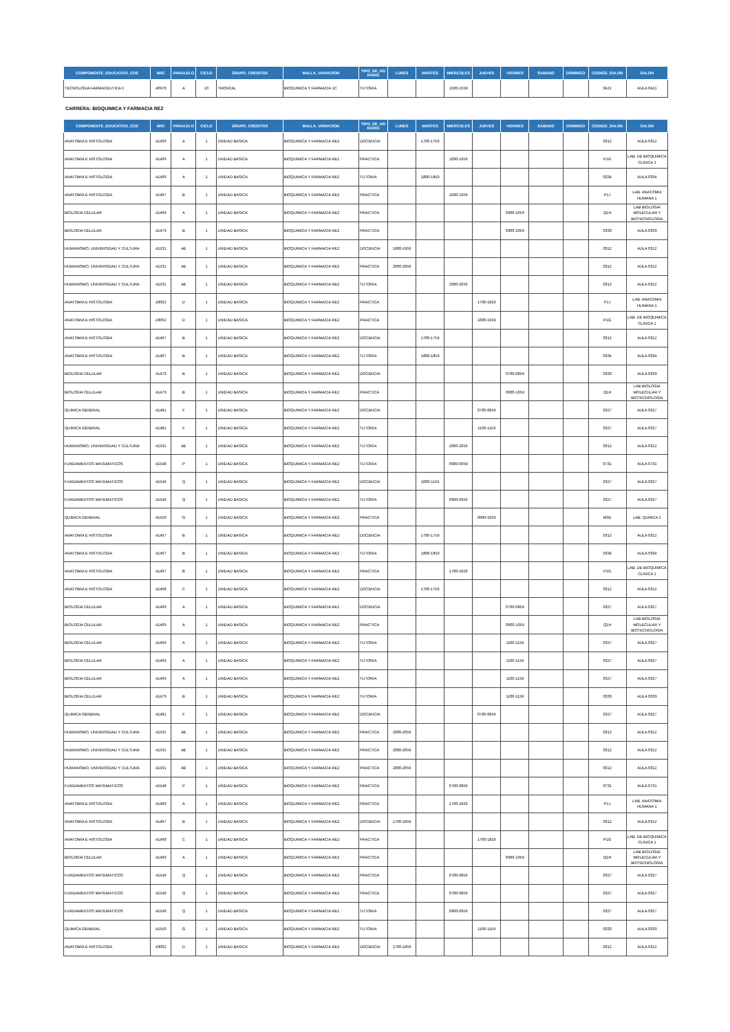| COMPONENTE_EDUCATIVO_COE | NRC | PARALELO | CICLO | GRUPO_CREDITOS | MALLA_VARIACION | TIPO_DE_HO RARIO | LUNES | MARTES | MIERCOLES | JUEVES | VIERNES | SABADO | DOMINGO | CODIGO_SALON | SALON |
| --- | --- | --- | --- | --- | --- | --- | --- | --- | --- | --- | --- | --- | --- | --- | --- |
| TECNOLOGIA FARMACEUTICA II | 40970 | A | 10 | TRONCAL | BIOQUIMICA Y FARMACIA 1C | TUTORIA | | | 1500-1559 | | | | | 0421 | AULA 0421 |
CARRERA: BIOQUIMICA Y FARMACIA RE2
| COMPONENTE_EDUCATIVO_COE | NRC | PARALELO | CICLO | GRUPO_CREDITOS | MALLA_VARIACION | TIPO_DE_HO RARIO | LUNES | MARTES | MIERCOLES | JUEVES | VIERNES | SABADO | DOMINGO | CODIGO_SALON | SALON |
| --- | --- | --- | --- | --- | --- | --- | --- | --- | --- | --- | --- | --- | --- | --- | --- |
| ANATOMIA E HISTOLOGIA | 41466 | A | 1 | UNIDAD BASICA | BIOQUIMICA Y FARMACIA RE2 | DOCENCIA | | 1700-1759 | | | | | | 0312 | AULA 0312 |
| ANATOMIA E HISTOLOGIA | 41466 | A | 1 | UNIDAD BASICA | BIOQUIMICA Y FARMACIA RE2 | PRACTICA | | | 1830-1959 | | | | | P1G | LAB. DE BIOQUIMICA CLINICA 1 |
| ANATOMIA E HISTOLOGIA | 41466 | A | 1 | UNIDAD BASICA | BIOQUIMICA Y FARMACIA RE2 | TUTORIA | | 1800-1859 | | | | | | 0334 | AULA 0334 |
| ANATOMIA E HISTOLOGIA | 41467 | B | 1 | UNIDAD BASICA | BIOQUIMICA Y FARMACIA RE2 | PRACTICA | | | 1830-1959 | | | | | P1J | LAB. ANATOMIA HUMANA 1 |
| BIOLOGIA CELULAR | 41469 | A | 1 | UNIDAD BASICA | BIOQUIMICA Y FARMACIA RE2 | PRACTICA | | | | | 0900-1059 | | | Q1H | LAB BIOLOGIA MOLECULAR Y BIOTECNOLOGIA |
| BIOLOGIA CELULAR | 41473 | B | 1 | UNIDAD BASICA | BIOQUIMICA Y FARMACIA RE2 | PRACTICA | | | | | 0900-1059 | | | 0333 | AULA 0333 |
| HUMANISMO, UNIVERSIDAD Y CULTURA | 41531 | AE | 1 | UNIDAD BASICA | BIOQUIMICA Y FARMACIA RE2 | DOCENCIA | 1900-1959 | | | | | | | 0312 | AULA 0312 |
| HUMANISMO, UNIVERSIDAD Y CULTURA | 41531 | AE | 1 | UNIDAD BASICA | BIOQUIMICA Y FARMACIA RE2 | PRACTICA | 2000-2059 | | | | | | | 0312 | AULA 0312 |
| HUMANISMO, UNIVERSIDAD Y CULTURA | 41531 | AE | 1 | UNIDAD BASICA | BIOQUIMICA Y FARMACIA RE2 | TUTORIA | | | 2000-2059 | | | | | 0312 | AULA 0312 |
| ANATOMIA E HISTOLOGIA | 43062 | D | 1 | UNIDAD BASICA | BIOQUIMICA Y FARMACIA RE2 | PRACTICA | | | | 1700-1829 | | | | P1J | LAB. ANATOMIA HUMANA 1 |
| ANATOMIA E HISTOLOGIA | 43062 | D | 1 | UNIDAD BASICA | BIOQUIMICA Y FARMACIA RE2 | PRACTICA | | | | 1830-1959 | | | | P1G | LAB. DE BIOQUIMICA CLINICA 1 |
| ANATOMIA E HISTOLOGIA | 41467 | B | 1 | UNIDAD BASICA | BIOQUIMICA Y FARMACIA RE2 | DOCENCIA | | 1700-1759 | | | | | | 0312 | AULA 0312 |
| ANATOMIA E HISTOLOGIA | 41467 | B | 1 | UNIDAD BASICA | BIOQUIMICA Y FARMACIA RE2 | TUTORIA | | 1800-1859 | | | | | | 0334 | AULA 0334 |
| BIOLOGIA CELULAR | 41473 | B | 1 | UNIDAD BASICA | BIOQUIMICA Y FARMACIA RE2 | DOCENCIA | | | | | 0700-0859 | | | 0333 | AULA 0333 |
| BIOLOGIA CELULAR | 41473 | B | 1 | UNIDAD BASICA | BIOQUIMICA Y FARMACIA RE2 | PRACTICA | | | | | 0900-1059 | | | Q1H | LAB BIOLOGIA MOLECULAR Y BIOTECNOLOGIA |
| QUIMICA GENERAL | 41481 | F | 1 | UNIDAD BASICA | BIOQUIMICA Y FARMACIA RE2 | DOCENCIA | | | | 0700-0859 | | | | 0327 | AULA 0327 |
| QUIMICA GENERAL | 41481 | F | 1 | UNIDAD BASICA | BIOQUIMICA Y FARMACIA RE2 | TUTORIA | | | | 1100-1159 | | | | 0327 | AULA 0327 |
| HUMANISMO, UNIVERSIDAD Y CULTURA | 41531 | AE | 1 | UNIDAD BASICA | BIOQUIMICA Y FARMACIA RE2 | TUTORIA | | | 2000-2059 | | | | | 0312 | AULA 0312 |
| FUNDAMENTOS MATEMATICOS | 41548 | P | 1 | UNIDAD BASICA | BIOQUIMICA Y FARMACIA RE2 | TUTORIA | | | 0900-0959 | | | | | 0731 | AULA 0731 |
| FUNDAMENTOS MATEMATICOS | 41549 | Q | 1 | UNIDAD BASICA | BIOQUIMICA Y FARMACIA RE2 | DOCENCIA | | 1000-1159 | | | | | | 0327 | AULA 0327 |
| FUNDAMENTOS MATEMATICOS | 41549 | Q | 1 | UNIDAD BASICA | BIOQUIMICA Y FARMACIA RE2 | TUTORIA | | | 0900-0959 | | | | | 0327 | AULA 0327 |
| QUIMICA GENERAL | 41550 | G | 1 | UNIDAD BASICA | BIOQUIMICA Y FARMACIA RE2 | PRACTICA | | | | 0900-1059 | | | | M3D | LAB. QUMICA 2 |
| ANATOMIA E HISTOLOGIA | 41467 | B | 1 | UNIDAD BASICA | BIOQUIMICA Y FARMACIA RE2 | DOCENCIA | | 1700-1759 | | | | | | 0312 | AULA 0312 |
| ANATOMIA E HISTOLOGIA | 41467 | B | 1 | UNIDAD BASICA | BIOQUIMICA Y FARMACIA RE2 | TUTORIA | | 1800-1859 | | | | | | 0334 | AULA 0334 |
| ANATOMIA E HISTOLOGIA | 41467 | B | 1 | UNIDAD BASICA | BIOQUIMICA Y FARMACIA RE2 | PRACTICA | | | 1700-1829 | | | | | P1G | LAB. DE BIOQUIMICA CLINICA 1 |
| ANATOMIA E HISTOLOGIA | 41468 | C | 1 | UNIDAD BASICA | BIOQUIMICA Y FARMACIA RE2 | DOCENCIA | | 1700-1759 | | | | | | 0312 | AULA 0312 |
| BIOLOGIA CELULAR | 41469 | A | 1 | UNIDAD BASICA | BIOQUIMICA Y FARMACIA RE2 | DOCENCIA | | | | | 0700-0859 | | | 0327 | AULA 0327 |
| BIOLOGIA CELULAR | 41469 | A | 1 | UNIDAD BASICA | BIOQUIMICA Y FARMACIA RE2 | PRACTICA | | | | | 0900-1059 | | | Q1H | LAB BIOLOGIA MOLECULAR Y BIOTECNOLOGIA |
| BIOLOGIA CELULAR | 41469 | A | 1 | UNIDAD BASICA | BIOQUIMICA Y FARMACIA RE2 | TUTORIA | | | | | 1100-1159 | | | 0327 | AULA 0327 |
| BIOLOGIA CELULAR | 41469 | A | 1 | UNIDAD BASICA | BIOQUIMICA Y FARMACIA RE2 | TUTORIA | | | | | 1100-1159 | | | 0327 | AULA 0327 |
| BIOLOGIA CELULAR | 41469 | A | 1 | UNIDAD BASICA | BIOQUIMICA Y FARMACIA RE2 | TUTORIA | | | | | 1100-1159 | | | 0327 | AULA 0327 |
| BIOLOGIA CELULAR | 41473 | B | 1 | UNIDAD BASICA | BIOQUIMICA Y FARMACIA RE2 | TUTORIA | | | | | 1100-1159 | | | 0333 | AULA 0333 |
| QUIMICA GENERAL | 41481 | F | 1 | UNIDAD BASICA | BIOQUIMICA Y FARMACIA RE2 | DOCENCIA | | | | 0700-0859 | | | | 0327 | AULA 0327 |
| HUMANISMO, UNIVERSIDAD Y CULTURA | 41531 | AE | 1 | UNIDAD BASICA | BIOQUIMICA Y FARMACIA RE2 | PRACTICA | 2000-2059 | | | | | | | 0312 | AULA 0312 |
| HUMANISMO, UNIVERSIDAD Y CULTURA | 41531 | AE | 1 | UNIDAD BASICA | BIOQUIMICA Y FARMACIA RE2 | PRACTICA | 2000-2059 | | | | | | | 0312 | AULA 0312 |
| HUMANISMO, UNIVERSIDAD Y CULTURA | 41531 | AE | 1 | UNIDAD BASICA | BIOQUIMICA Y FARMACIA RE2 | PRACTICA | 2000-2059 | | | | | | | 0312 | AULA 0312 |
| FUNDAMENTOS MATEMATICOS | 41548 | P | 1 | UNIDAD BASICA | BIOQUIMICA Y FARMACIA RE2 | PRACTICA | | | 0700-0859 | | | | | 0731 | AULA 0731 |
| ANATOMIA E HISTOLOGIA | 41466 | A | 1 | UNIDAD BASICA | BIOQUIMICA Y FARMACIA RE2 | PRACTICA | | | 1700-1829 | | | | | P1J | LAB. ANATOMIA HUMANA 1 |
| ANATOMIA E HISTOLOGIA | 41467 | B | 1 | UNIDAD BASICA | BIOQUIMICA Y FARMACIA RE2 | DOCENCIA | 1700-1859 | | | | | | | 0312 | AULA 0312 |
| ANATOMIA E HISTOLOGIA | 41468 | C | 1 | UNIDAD BASICA | BIOQUIMICA Y FARMACIA RE2 | PRACTICA | | | | 1700-1829 | | | | P1G | LAB. DE BIOQUIMICA CLINICA 1 |
| BIOLOGIA CELULAR | 41469 | A | 1 | UNIDAD BASICA | BIOQUIMICA Y FARMACIA RE2 | PRACTICA | | | | | 0900-1059 | | | Q1H | LAB BIOLOGIA MOLECULAR Y BIOTECNOLOGIA |
| FUNDAMENTOS MATEMATICOS | 41549 | Q | 1 | UNIDAD BASICA | BIOQUIMICA Y FARMACIA RE2 | PRACTICA | | | 0700-0859 | | | | | 0327 | AULA 0327 |
| FUNDAMENTOS MATEMATICOS | 41549 | Q | 1 | UNIDAD BASICA | BIOQUIMICA Y FARMACIA RE2 | PRACTICA | | | 0700-0859 | | | | | 0327 | AULA 0327 |
| FUNDAMENTOS MATEMATICOS | 41549 | Q | 1 | UNIDAD BASICA | BIOQUIMICA Y FARMACIA RE2 | TUTORIA | | | 0900-0959 | | | | | 0327 | AULA 0327 |
| QUIMICA GENERAL | 41550 | G | 1 | UNIDAD BASICA | BIOQUIMICA Y FARMACIA RE2 | TUTORIA | | | | 1100-1159 | | | | 0333 | AULA 0333 |
| ANATOMIA E HISTOLOGIA | 43062 | D | 1 | UNIDAD BASICA | BIOQUIMICA Y FARMACIA RE2 | DOCENCIA | 1700-1859 | | | | | | | 0312 | AULA 0312 |